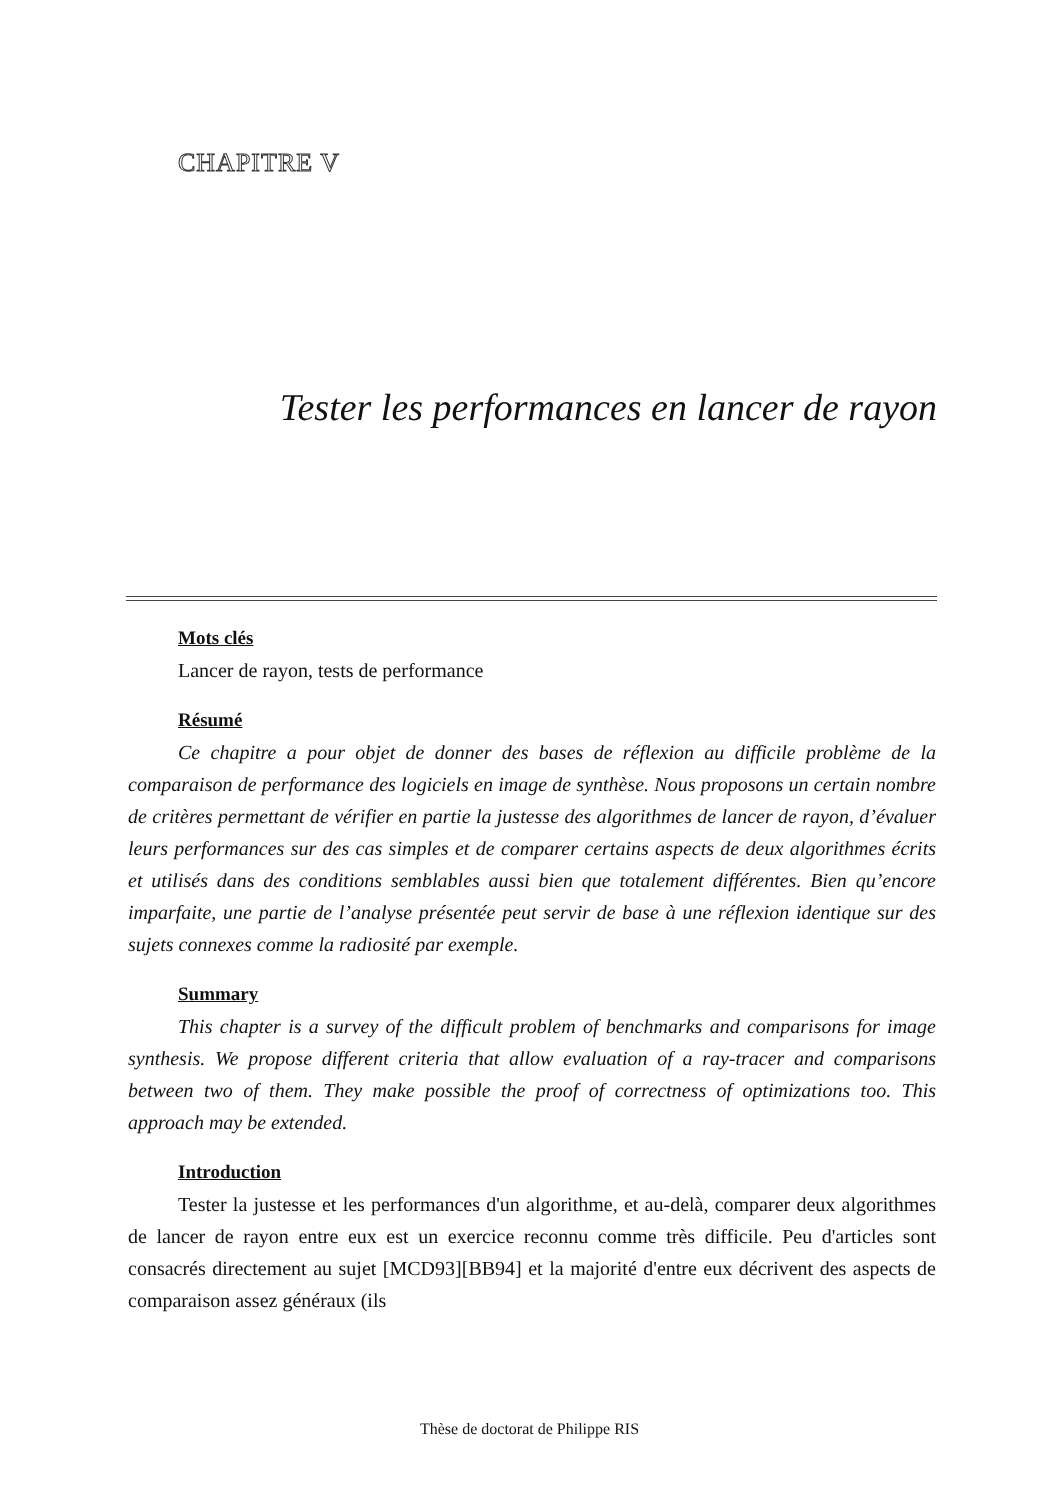CHAPITRE V
Tester les performances en lancer de rayon
Mots clés
Lancer de rayon, tests de performance
Résumé
Ce chapitre a pour objet de donner des bases de réflexion au difficile problème de la comparaison de performance des logiciels en image de synthèse. Nous proposons un certain nombre de critères permettant de vérifier en partie la justesse des algorithmes de lancer de rayon, d’évaluer leurs performances sur des cas simples et de comparer certains aspects de deux algorithmes écrits et utilisés dans des conditions semblables aussi bien que totalement différentes. Bien qu’encore imparfaite, une partie de l’analyse présentée peut servir de base à une réflexion identique sur des sujets connexes comme la radiosité par exemple.
Summary
This chapter is a survey of the difficult problem of benchmarks and comparisons for image synthesis. We propose different criteria that allow evaluation of a ray-tracer and comparisons between two of them. They make possible the proof of correctness of optimizations too. This approach may be extended.
Introduction
Tester la justesse et les performances d'un algorithme, et au-delà, comparer deux algorithmes de lancer de rayon entre eux est un exercice reconnu comme très difficile. Peu d'articles sont consacrés directement au sujet [MCD93][BB94] et la majorité d'entre eux décrivent des aspects de comparaison assez généraux (ils
Thèse de doctorat de Philippe RIS